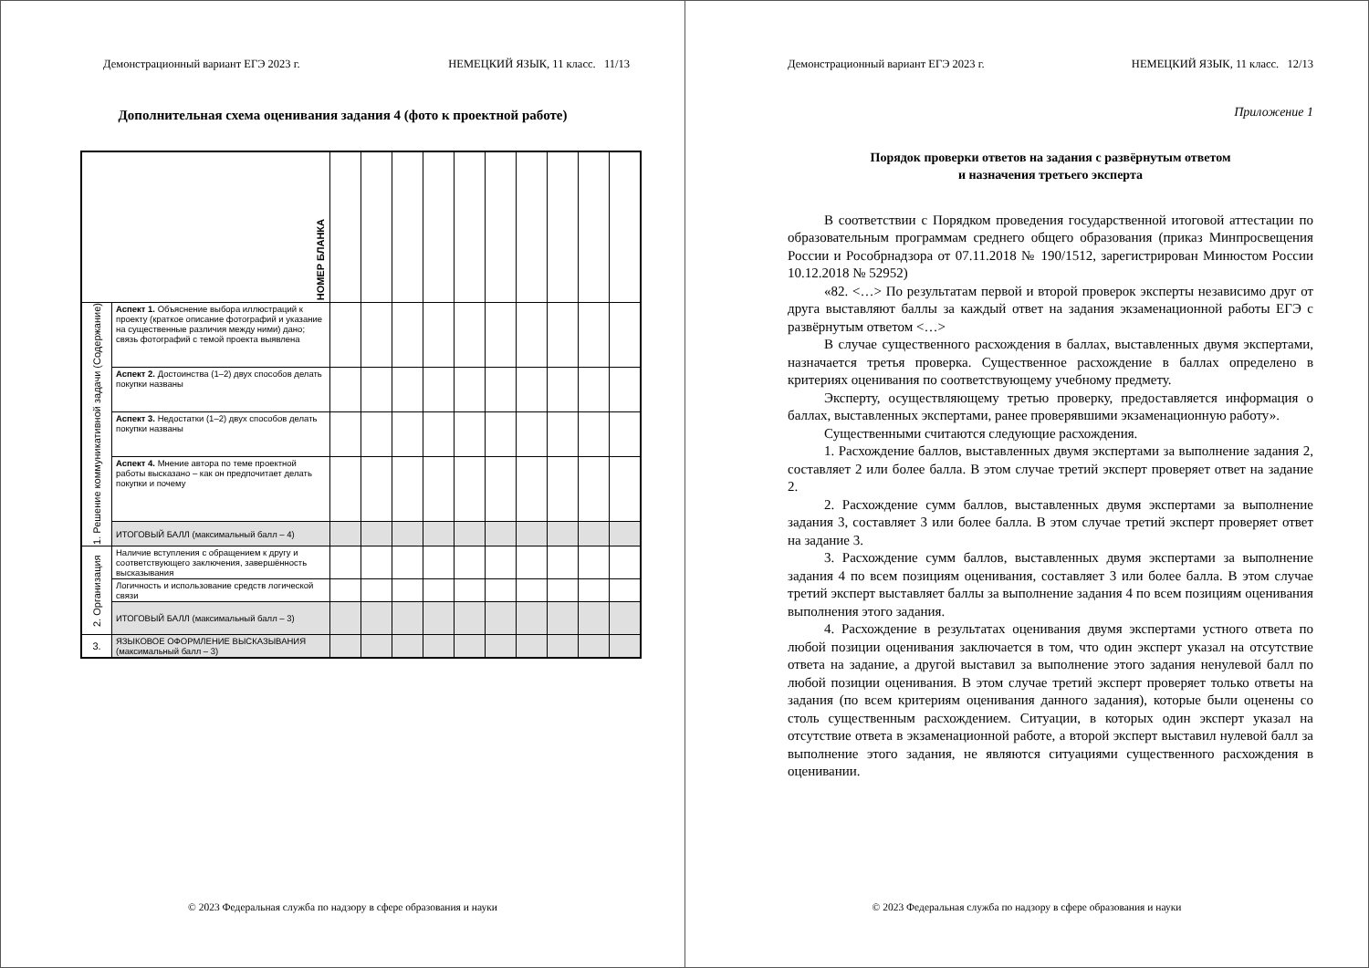Демонстрационный вариант ЕГЭ 2023 г. НЕМЕЦКИЙ ЯЗЫК, 11 класс. 11/13
Дополнительная схема оценивания задания 4 (фото к проектной работе)
| НОМЕР БЛАНКА | | | | | | | | | | | |
| 1. Решение коммуникативной задачи (Содержание) | Аспект 1. Объяснение выбора иллюстраций к проекту (краткое описание фотографий и указание на существенные различия между ними) дано; связь фотографий с темой проекта выявлена | | | | | | | | | | |
| | Аспект 2. Достоинства (1–2) двух способов делать покупки названы | | | | | | | | | | |
| | Аспект 3. Недостатки (1–2) двух способов делать покупки названы | | | | | | | | | | |
| | Аспект 4. Мнение автора по теме проектной работы высказано – как он предпочитает делать покупки и почему | | | | | | | | | | |
| | ИТОГОВЫЙ БАЛЛ (максимальный балл – 4) | | | | | | | | | | |
| 2. Организация | Наличие вступления с обращением к другу и соответствующего заключения, завершённость высказывания | | | | | | | | | | |
| | Логичность и использование средств логической связи | | | | | | | | | | |
| | ИТОГОВЫЙ БАЛЛ (максимальный балл – 3) | | | | | | | | | | |
| 3. | ЯЗЫКОВОЕ ОФОРМЛЕНИЕ ВЫСКАЗЫВАНИЯ (максимальный балл – 3) | | | | | | | | | | |
© 2023 Федеральная служба по надзору в сфере образования и науки
Демонстрационный вариант ЕГЭ 2023 г. НЕМЕЦКИЙ ЯЗЫК, 11 класс. 12/13
Приложение 1
Порядок проверки ответов на задания с развёрнутым ответом
и назначения третьего эксперта
В соответствии с Порядком проведения государственной итоговой аттестации по образовательным программам среднего общего образования (приказ Минпросвещения России и Рособрнадзора от 07.11.2018 № 190/1512, зарегистрирован Минюстом России 10.12.2018 № 52952)
«82. <…> По результатам первой и второй проверок эксперты независимо друг от друга выставляют баллы за каждый ответ на задания экзаменационной работы ЕГЭ с развёрнутым ответом <…>
В случае существенного расхождения в баллах, выставленных двумя экспертами, назначается третья проверка. Существенное расхождение в баллах определено в критериях оценивания по соответствующему учебному предмету.
Эксперту, осуществляющему третью проверку, предоставляется информация о баллах, выставленных экспертами, ранее проверявшими экзаменационную работу».
Существенными считаются следующие расхождения.
1. Расхождение баллов, выставленных двумя экспертами за выполнение задания 2, составляет 2 или более балла. В этом случае третий эксперт проверяет ответ на задание 2.
2. Расхождение сумм баллов, выставленных двумя экспертами за выполнение задания 3, составляет 3 или более балла. В этом случае третий эксперт проверяет ответ на задание 3.
3. Расхождение сумм баллов, выставленных двумя экспертами за выполнение задания 4 по всем позициям оценивания, составляет 3 или более балла. В этом случае третий эксперт выставляет баллы за выполнение задания 4 по всем позициям оценивания выполнения этого задания.
4. Расхождение в результатах оценивания двумя экспертами устного ответа по любой позиции оценивания заключается в том, что один эксперт указал на отсутствие ответа на задание, а другой выставил за выполнение этого задания ненулевой балл по любой позиции оценивания. В этом случае третий эксперт проверяет только ответы на задания (по всем критериям оценивания данного задания), которые были оценены со столь существенным расхождением. Ситуации, в которых один эксперт указал на отсутствие ответа в экзаменационной работе, а второй эксперт выставил нулевой балл за выполнение этого задания, не являются ситуациями существенного расхождения в оценивании.
© 2023 Федеральная служба по надзору в сфере образования и науки